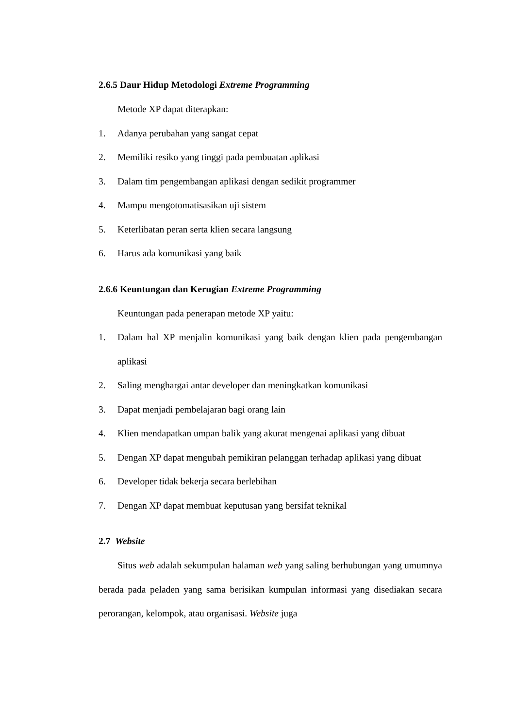2.6.5 Daur Hidup Metodologi Extreme Programming
Metode XP dapat diterapkan:
1. Adanya perubahan yang sangat cepat
2. Memiliki resiko yang tinggi pada pembuatan aplikasi
3. Dalam tim pengembangan aplikasi dengan sedikit programmer
4. Mampu mengotomatisasikan uji sistem
5. Keterlibatan peran serta klien secara langsung
6. Harus ada komunikasi yang baik
2.6.6 Keuntungan dan Kerugian Extreme Programming
Keuntungan pada penerapan metode XP yaitu:
1. Dalam hal XP menjalin komunikasi yang baik dengan klien pada pengembangan aplikasi
2. Saling menghargai antar developer dan meningkatkan komunikasi
3. Dapat menjadi pembelajaran bagi orang lain
4. Klien mendapatkan umpan balik yang akurat mengenai aplikasi yang dibuat
5. Dengan XP dapat mengubah pemikiran pelanggan terhadap aplikasi yang dibuat
6. Developer tidak bekerja secara berlebihan
7. Dengan XP dapat membuat keputusan yang bersifat teknikal
2.7 Website
Situs web adalah sekumpulan halaman web yang saling berhubungan yang umumnya berada pada peladen yang sama berisikan kumpulan informasi yang disediakan secara perorangan, kelompok, atau organisasi. Website juga